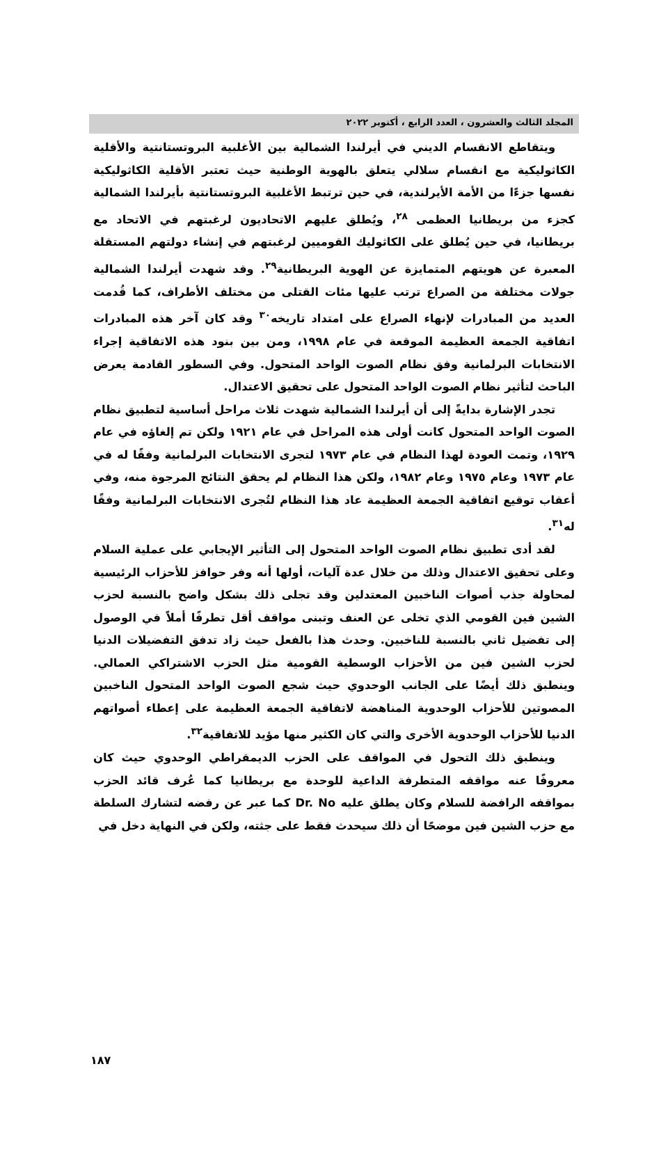المجلد الثالث والعشرون ، العدد الرابع ، أكتوبر ٢٠٢٢
ويتقاطع الانقسام الديني في أيرلندا الشمالية بين الأغلبية البروتستانتية والأقلية الكاثوليكية مع انقسام سلالي يتعلق بالهوية الوطنية حيث تعتبر الأقلية الكاثوليكية نفسها جزءًا من الأمة الأيرلندية، في حين ترتبط الأغلبية البروتستانتية بأيرلندا الشمالية كجزء من بريطانيا العظمى <sup>٢٨</sup>، ويُطلق عليهم الاتحاديون لرغبتهم في الاتحاد مع بريطانيا، في حين يُطلق على الكاثوليك القوميين لرغبتهم في إنشاء دولتهم المستقلة المعبرة عن هويتهم المتمايزة عن الهوية البريطانية<sup>٢٩</sup>. وقد شهدت أيرلندا الشمالية جولات مختلفة من الصراع ترتب عليها مئات القتلى من مختلف الأطراف، كما قُدمت العديد من المبادرات لإنهاء الصراع على امتداد تاريخه<sup>٣٠</sup> وقد كان آخر هذه المبادرات اتفاقية الجمعة العظيمة الموقعة في عام ١٩٩٨، ومن بين بنود هذه الاتفاقية إجراء الانتخابات البرلمانية وفق نظام الصوت الواحد المتحول. وفي السطور القادمة يعرض الباحث لتأثير نظام الصوت الواحد المتحول على تحقيق الاعتدال.
تجدر الإشارة بدايةً إلى أن أيرلندا الشمالية شهدت ثلاث مراحل أساسية لتطبيق نظام الصوت الواحد المتحول كانت أولى هذه المراحل في عام ١٩٢١ ولكن تم إلغاؤه في عام ١٩٢٩، وتمت العودة لهذا النظام في عام ١٩٧٣ لتجرى الانتخابات البرلمانية وفقًا له في عام ١٩٧٣ وعام ١٩٧٥ وعام ١٩٨٢، ولكن هذا النظام لم يحقق النتائج المرجوة منه، وفي أعقاب توقيع اتفاقية الجمعة العظيمة عاد هذا النظام لتُجرى الانتخابات البرلمانية وفقًا له<sup>٣١</sup>.
لقد أدى تطبيق نظام الصوت الواحد المتحول إلى التأثير الإيجابي على عملية السلام وعلى تحقيق الاعتدال وذلك من خلال عدة آليات، أولها أنه وفر حوافز للأحزاب الرئيسية لمحاولة جذب أصوات الناخبين المعتدلين وقد تجلى ذلك بشكل واضح بالنسبة لحزب الشين فين القومي الذي تخلى عن العنف وتبنى مواقف أقل تطرفًا أملاً في الوصول إلى تفضيل ثاني بالنسبة للناخبين. وحدث هذا بالفعل حيث زاد تدفق التفضيلات الدنيا لحزب الشين فين من الأحزاب الوسطية القومية مثل الحزب الاشتراكي العمالي. وينطبق ذلك أيضًا على الجانب الوحدوي حيث شجع الصوت الواحد المتحول الناخبين المصوتين للأحزاب الوحدوية المناهضة لاتفاقية الجمعة العظيمة على إعطاء أصواتهم الدنيا للأحزاب الوحدوية الأخرى والتي كان الكثير منها مؤيد للاتفاقية<sup>٣٢</sup>.
وينطبق ذلك التحول في المواقف على الحزب الديمقراطي الوحدوي حيث كان معروفًا عنه مواقفه المتطرفة الداعية للوحدة مع بريطانيا كما عُرف قائد الحزب بمواقفه الرافضة للسلام وكان يطلق عليه Dr. No كما عبر عن رفضه لتشارك السلطة مع حزب الشين فين موضحًا أن ذلك سيحدث فقط على جثته، ولكن في النهاية دخل في
١٨٧